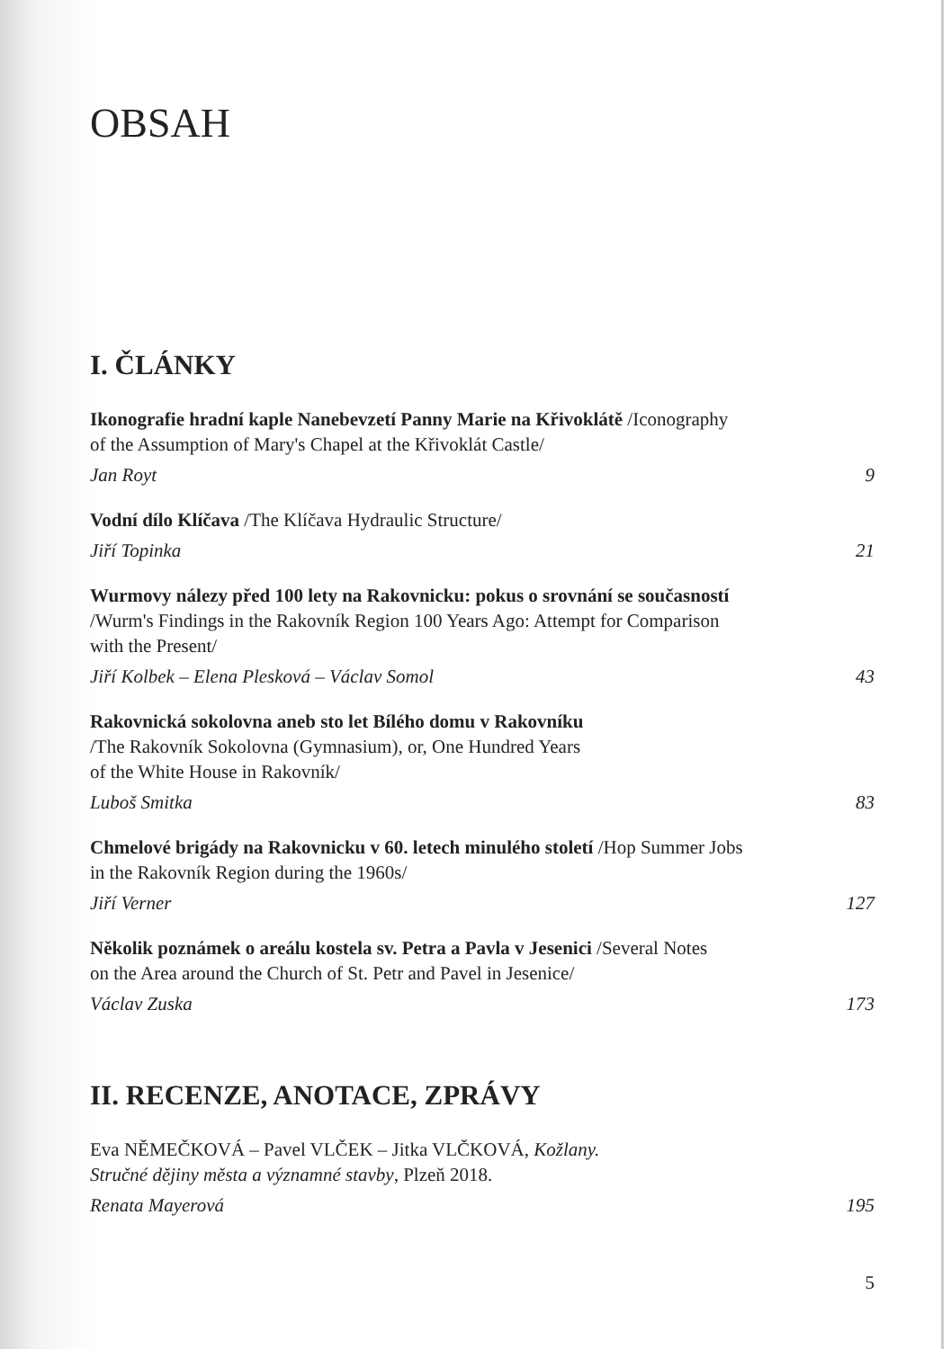OBSAH
I. ČLÁNKY
Ikonografie hradní kaple Nanebevzetí Panny Marie na Křivoklátě /Iconography
of the Assumption of Mary's Chapel at the Křivoklát Castle/
Jan Royt 9
Vodní dílo Klíčava /The Klíčava Hydraulic Structure/
Jiří Topinka 21
Wurmovy nálezy před 100 lety na Rakovnicku: pokus o srovnání se současností
/Wurm's Findings in the Rakovník Region 100 Years Ago: Attempt for Comparison
with the Present/
Jiří Kolbek – Elena Plesková – Václav Somol 43
Rakovnická sokolovna aneb sto let Bílého domu v Rakovníku
/The Rakovník Sokolovna (Gymnasium), or, One Hundred Years
of the White House in Rakovník/
Luboš Smitka 83
Chmelové brigády na Rakovnicku v 60. letech minulého století /Hop Summer Jobs
in the Rakovník Region during the 1960s/
Jiří Verner 127
Několik poznámek o areálu kostela sv. Petra a Pavla v Jesenici /Several Notes
on the Area around the Church of St. Petr and Pavel in Jesenice/
Václav Zuska 173
II. RECENZE, ANOTACE, ZPRÁVY
Eva NĚMEČKOVÁ – Pavel VLČEK – Jitka VLČKOVÁ, Kožlany.
Stručné dějiny města a významné stavby, Plzeň 2018.
Renata Mayerová 195
5